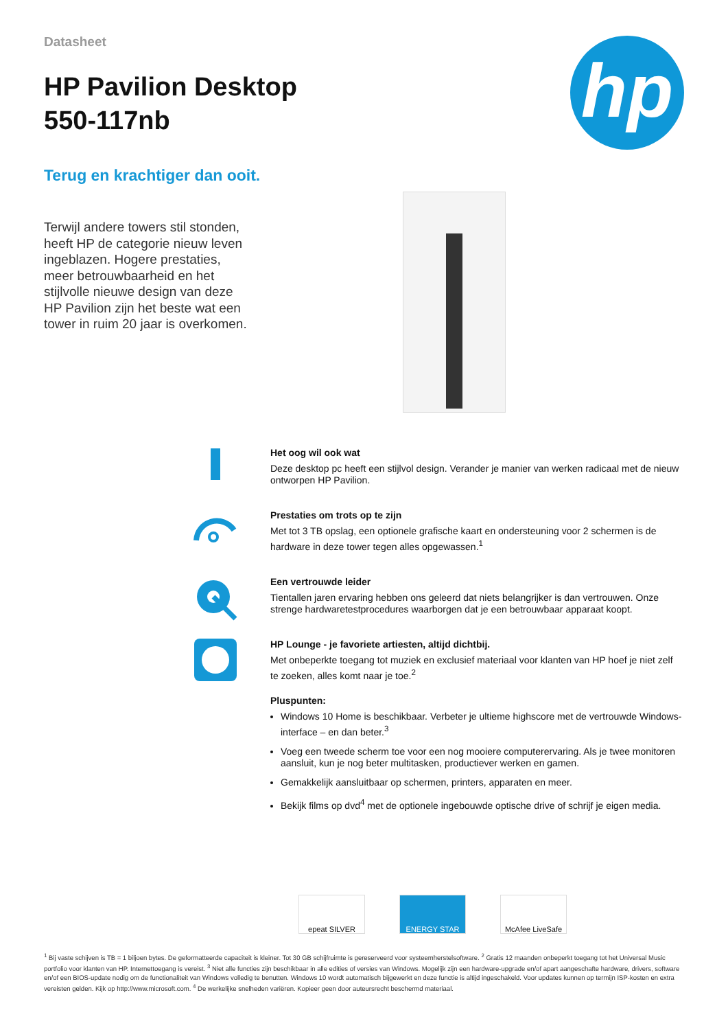hp
Datasheet
HP Pavilion Desktop
550-117nb
Terug en krachtiger dan ooit.
Terwijl andere towers stil stonden, heeft HP de categorie nieuw leven ingeblazen. Hogere prestaties, meer betrouwbaarheid en het stijlvolle nieuwe design van deze HP Pavilion zijn het beste wat een tower in ruim 20 jaar is overkomen.
Het oog wil ook wat
Deze desktop pc heeft een stijlvol design. Verander je manier van werken radicaal met de nieuw ontworpen HP Pavilion.
Prestaties om trots op te zijn
Met tot 3 TB opslag, een optionele grafische kaart en ondersteuning voor 2 schermen is de hardware in deze tower tegen alles opgewassen.<sup>1</sup>
Een vertrouwde leider
Tientallen jaren ervaring hebben ons geleerd dat niets belangrijker is dan vertrouwen. Onze strenge hardwaretestprocedures waarborgen dat je een betrouwbaar apparaat koopt.
HP Lounge - je favoriete artiesten, altijd dichtbij.
Met onbeperkte toegang tot muziek en exclusief materiaal voor klanten van HP hoef je niet zelf te zoeken, alles komt naar je toe.<sup>2</sup>
Pluspunten:
Windows 10 Home is beschikbaar. Verbeter je ultieme highscore met de vertrouwde Windows-interface – en dan beter.<sup>3</sup>
Voeg een tweede scherm toe voor een nog mooiere computerervaring. Als je twee monitoren aansluit, kun je nog beter multitasken, productiever werken en gamen.
Gemakkelijk aansluitbaar op schermen, printers, apparaten en meer.
Bekijk films op dvd<sup>4</sup> met de optionele ingebouwde optische drive of schrijf je eigen media.
epeat SILVER ENERGY STAR McAfee LiveSafe
<sup>1</sup> Bij vaste schijven is TB = 1 biljoen bytes. De geformatteerde capaciteit is kleiner. Tot 30 GB schijfruimte is gereserveerd voor systeemherstelsoftware. <sup>2</sup> Gratis 12 maanden onbeperkt toegang tot het Universal Music portfolio voor klanten van HP. Internettoegang is vereist. <sup>3</sup> Niet alle functies zijn beschikbaar in alle edities of versies van Windows. Mogelijk zijn een hardware-upgrade en/of apart aangeschafte hardware, drivers, software en/of een BIOS-update nodig om de functionaliteit van Windows volledig te benutten. Windows 10 wordt automatisch bijgewerkt en deze functie is altijd ingeschakeld. Voor updates kunnen op termijn ISP-kosten en extra vereisten gelden. Kijk op http://www.microsoft.com. <sup>4</sup> De werkelijke snelheden variëren. Kopieer geen door auteursrecht beschermd materiaal.